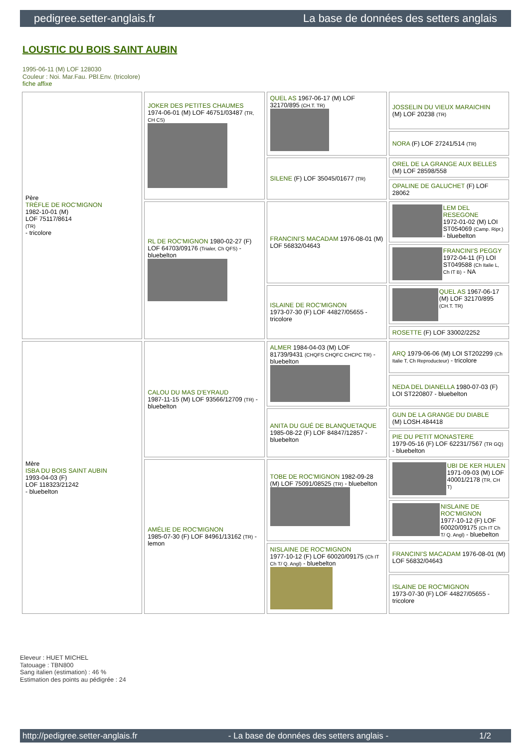pedigree.setter-anglais.fr La base de données des setters anglais
LOUSTIC DU BOIS SAINT AUBIN
1995-06-11 (M) LOF 128030
Couleur : Noi. Mar.Fau. PBl.Env. (tricolore)
fiche affixe
| Père TRÈFLE DE ROC'MIGNON 1982-10-01 (M) LOF 75117/8614 (TR) - tricolore | JOKER DES PETITES CHAUMES 1974-06-01 (M) LOF 46751/03487 (TR, CH CS) | QUEL AS 1967-06-17 (M) LOF 32170/895 (CH.T. TR) | JOSSELIN DU VIEUX MARAICHIN (M) LOF 20238 (TR) |
| | | | NORA (F) LOF 27241/514 (TR) |
| | | SILENE (F) LOF 35045/01677 (TR) | OREL DE LA GRANGE AUX BELLES (M) LOF 28598/558 |
| | | | OPALINE DE GALUCHET (F) LOF 28062 |
| | RL DE ROC'MIGNON 1980-02-27 (F) LOF 64703/09176 (Trialer, Ch QFS) - bluebelton | FRANCINI'S MACADAM 1976-08-01 (M) LOF 56832/04643 | LEM DEL RESEGONE 1972-01-02 (M) LOI ST054069 (Camp. Ripr.) - bluebelton |
| | | | FRANCINI'S PEGGY 1972-04-11 (F) LOI ST049588 (Ch Italie L, Ch IT B) - NA |
| | | ISLAINE DE ROC'MIGNON 1973-07-30 (F) LOF 44827/05655 - tricolore | QUEL AS 1967-06-17 (M) LOF 32170/895 (CH.T. TR) |
| | | | ROSETTE (F) LOF 33002/2252 |
| Mère ISBA DU BOIS SAINT AUBIN 1993-04-03 (F) LOF 118323/21242 - bluebelton | CALOU DU MAS D'EYRAUD 1987-11-15 (M) LOF 93566/12709 (TR) - bluebelton | ALMER 1984-04-03 (M) LOF 81739/9431 (CHQFS CHQFC CHCPC TR) - bluebelton | ARQ 1979-06-06 (M) LOI ST202299 (Ch Italie T, Ch Reproducteur) - tricolore |
| | | | NEDA DEL DIANELLA 1980-07-03 (F) LOI ST220807 - bluebelton |
| | | ANITA DU GUÉ DE BLANQUETAQUE 1985-08-22 (F) LOF 84847/12857 - bluebelton | GUN DE LA GRANGE DU DIABLE (M) LOSH.484418 |
| | | | PIE DU PETIT MONASTERE 1979-05-16 (F) LOF 62231/7567 (TR GQ) - bluebelton |
| | AMÉLIE DE ROC'MIGNON 1985-07-30 (F) LOF 84961/13162 (TR) - lemon | TOBE DE ROC'MIGNON 1982-09-28 (M) LOF 75091/08525 (TR) - bluebelton | UBI DE KER HULEN 1971-09-03 (M) LOF 40001/2178 (TR, CH T) |
| | | | NISLAINE DE ROC'MIGNON 1977-10-12 (F) LOF 60020/09175 (Ch IT Ch T/ Q. Angl) - bluebelton |
| | | NISLAINE DE ROC'MIGNON 1977-10-12 (F) LOF 60020/09175 (Ch IT Ch T/ Q. Angl) - bluebelton | FRANCINI'S MACADAM 1976-08-01 (M) LOF 56832/04643 |
| | | | ISLAINE DE ROC'MIGNON 1973-07-30 (F) LOF 44827/05655 - tricolore |
Eleveur : HUET MICHEL
Tatouage : TBN800
Sang italien (estimation) : 46 %
Estimation des points au pédigrée : 24
http://pedigree.setter-anglais.fr - La base de données des setters anglais - 1/2